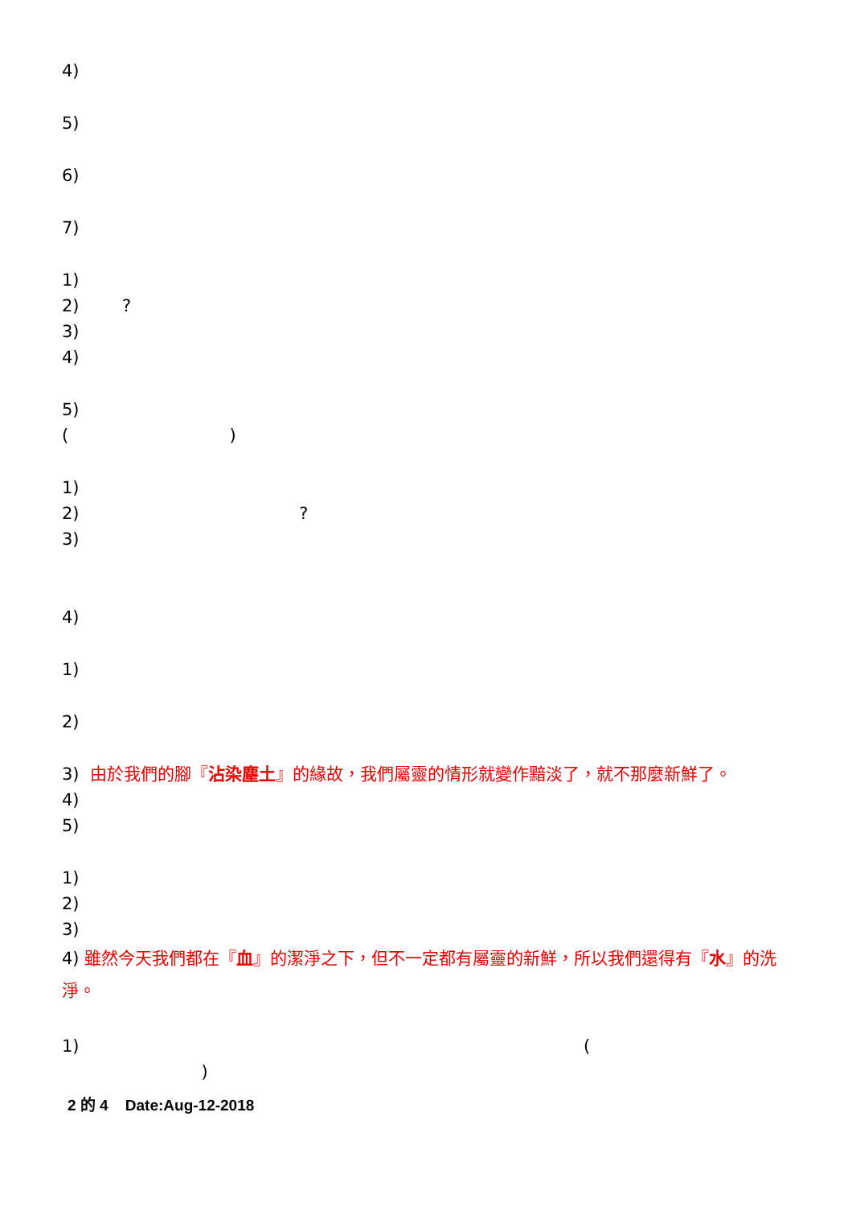4)
5)
6)
7)
1)
2) ?
3)
4)
5)
( )
1)
2) ?
3)
4)
1)
2)
3) 由於我們的腳『沾染塵土』的緣故，我們屬靈的情形就變作黯淡了，就不那麼新鮮了。
4)
5)
1)
2)
3)
4) 雖然今天我們都在『血』的潔淨之下，但不一定都有屬靈的新鮮，所以我們還得有『水』的洗淨。
1) (
)
2 的 4 Date:Aug-12-2018